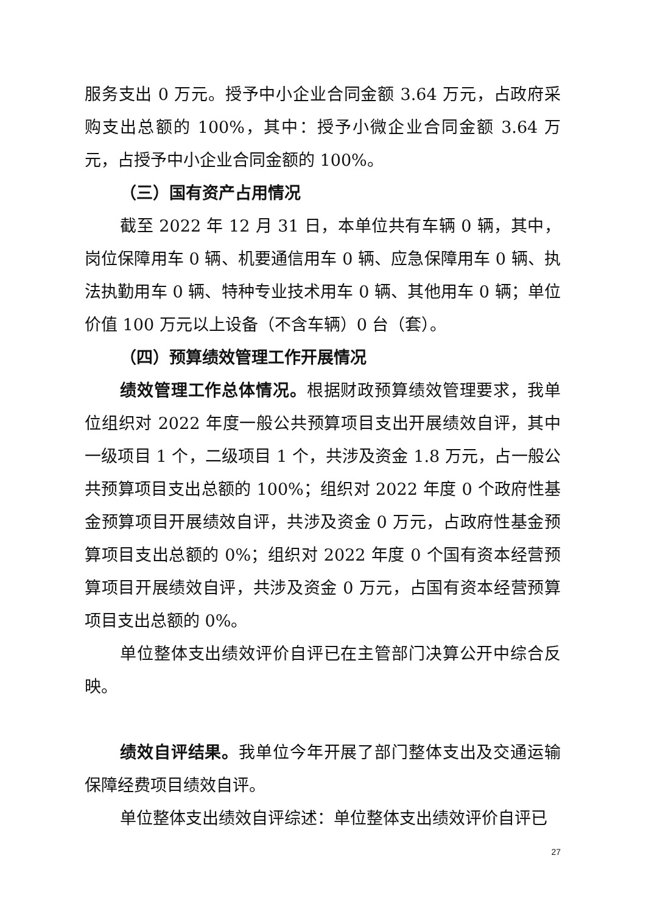服务支出 0 万元。授予中小企业合同金额 3.64 万元，占政府采购支出总额的 100%，其中：授予小微企业合同金额 3.64 万元，占授予中小企业合同金额的 100%。
（三）国有资产占用情况
截至 2022 年 12 月 31 日，本单位共有车辆 0 辆，其中，岗位保障用车 0 辆、机要通信用车 0 辆、应急保障用车 0 辆、执法执勤用车 0 辆、特种专业技术用车 0 辆、其他用车 0 辆；单位价值 100 万元以上设备（不含车辆）0 台（套）。
（四）预算绩效管理工作开展情况
绩效管理工作总体情况。根据财政预算绩效管理要求，我单位组织对 2022 年度一般公共预算项目支出开展绩效自评，其中一级项目 1 个，二级项目 1 个，共涉及资金 1.8 万元，占一般公共预算项目支出总额的 100%；组织对 2022 年度 0 个政府性基金预算项目开展绩效自评，共涉及资金 0 万元，占政府性基金预算项目支出总额的 0%；组织对 2022 年度 0 个国有资本经营预算项目开展绩效自评，共涉及资金 0 万元，占国有资本经营预算项目支出总额的 0%。
单位整体支出绩效评价自评已在主管部门决算公开中综合反映。
绩效自评结果。我单位今年开展了部门整体支出及交通运输保障经费项目绩效自评。
单位整体支出绩效自评综述：单位整体支出绩效评价自评已
27